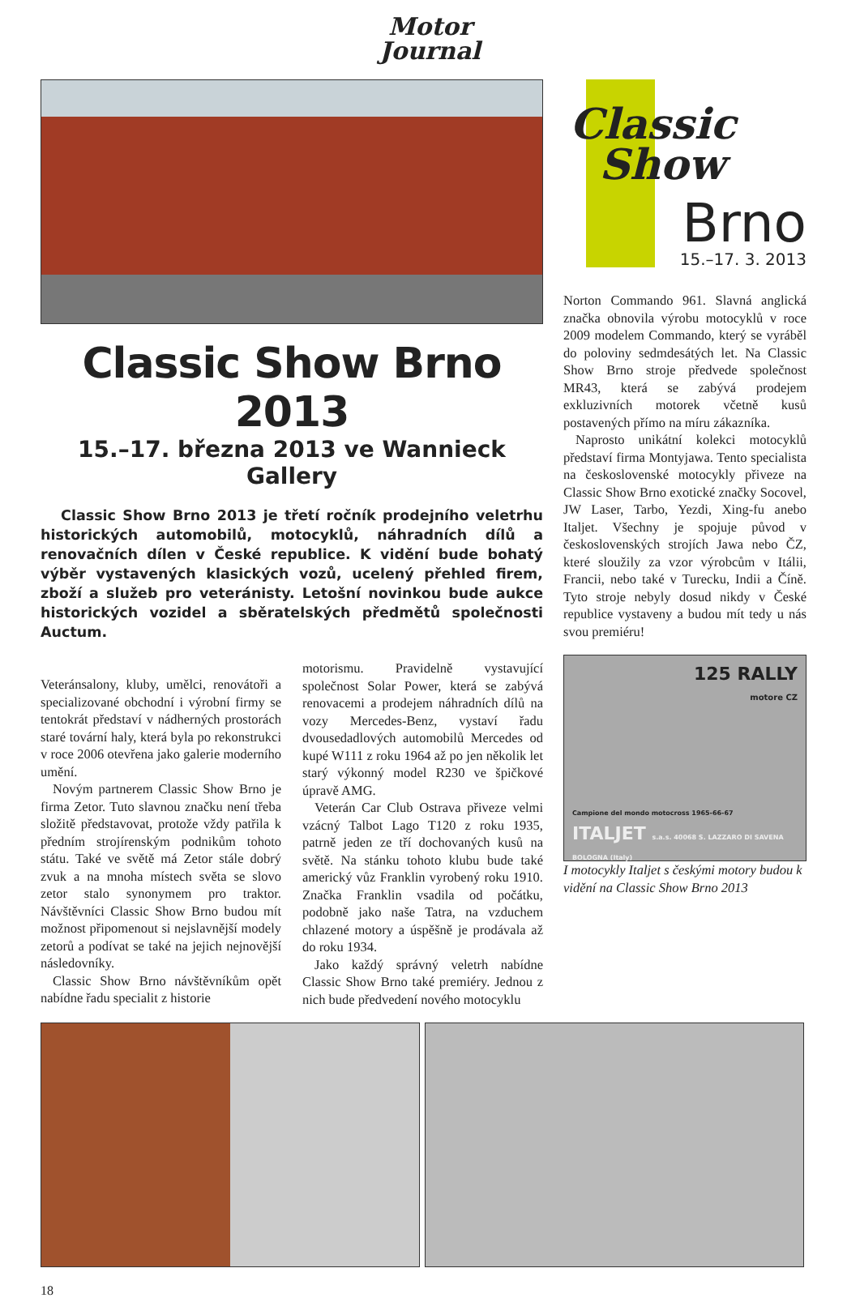Motor
Journal
Classic Show Brno 2013
15.–17. března 2013 ve Wannieck Gallery
Classic Show Brno 2013 je třetí ročník prodejního veletrhu historických automobilů, motocyklů, náhradních dílů a renovačních dílen v České republice. K vidění bude bohatý výběr vystavených klasických vozů, ucelený přehled firem, zboží a služeb pro veteránisty. Letošní novinkou bude aukce historických vozidel a sběratelských předmětů společnosti Auctum.
Veteránsalony, kluby, umělci, renovátoři a specializované obchodní i výrobní firmy se tentokrát představí v nádherných prostorách staré tovární haly, která byla po rekonstrukci v roce 2006 otevřena jako galerie moderního umění.
Novým partnerem Classic Show Brno je firma Zetor. Tuto slavnou značku není třeba složitě představovat, protože vždy patřila k předním strojírenským podnikům tohoto státu. Také ve světě má Zetor stále dobrý zvuk a na mnoha místech světa se slovo zetor stalo synonymem pro traktor. Návštěvníci Classic Show Brno budou mít možnost připomenout si nejslavnější modely zetorů a podívat se také na jejich nejnovější následovníky.
Classic Show Brno návštěvníkům opět nabídne řadu specialit z historie
motorismu. Pravidelně vystavující společnost Solar Power, která se zabývá renovacemi a prodejem náhradních dílů na vozy Mercedes-Benz, vystaví řadu dvousedadlových automobilů Mercedes od kupé W111 z roku 1964 až po jen několik let starý výkonný model R230 ve špičkové úpravě AMG.
Veterán Car Club Ostrava přiveze velmi vzácný Talbot Lago T120 z roku 1935, patrně jeden ze tří dochovaných kusů na světě. Na stánku tohoto klubu bude také americký vůz Franklin vyrobený roku 1910. Značka Franklin vsadila od počátku, podobně jako naše Tatra, na vzduchem chlazené motory a úspěšně je prodávala až do roku 1934.
Jako každý správný veletrh nabídne Classic Show Brno také premiéry. Jednou z nich bude předvedení nového motocyklu
Classic
Show
Brno
15.–17. 3. 2013
Norton Commando 961. Slavná anglická značka obnovila výrobu motocyklů v roce 2009 modelem Commando, který se vyráběl do poloviny sedmdesátých let. Na Classic Show Brno stroje předvede společnost MR43, která se zabývá prodejem exkluzivních motorek včetně kusů postavených přímo na míru zákazníka.
Naprosto unikátní kolekci motocyklů představí firma Montyjawa. Tento specialista na československé motocykly přiveze na Classic Show Brno exotické značky Socovel, JW Laser, Tarbo, Yezdi, Xing-fu anebo Italjet. Všechny je spojuje původ v československých strojích Jawa nebo ČZ, které sloužily za vzor výrobcům v Itálii, Francii, nebo také v Turecku, Indii a Číně. Tyto stroje nebyly dosud nikdy v České republice vystaveny a budou mít tedy u nás svou premiéru!
125 RALLY
motore CZ
Campione del mondo motocross 1965-66-67
ITALJET s.a.s. 40068 S. LAZZARO DI SAVENA BOLOGNA (Italy)
I motocykly Italjet s českými motory budou k vidění na Classic Show Brno 2013
18